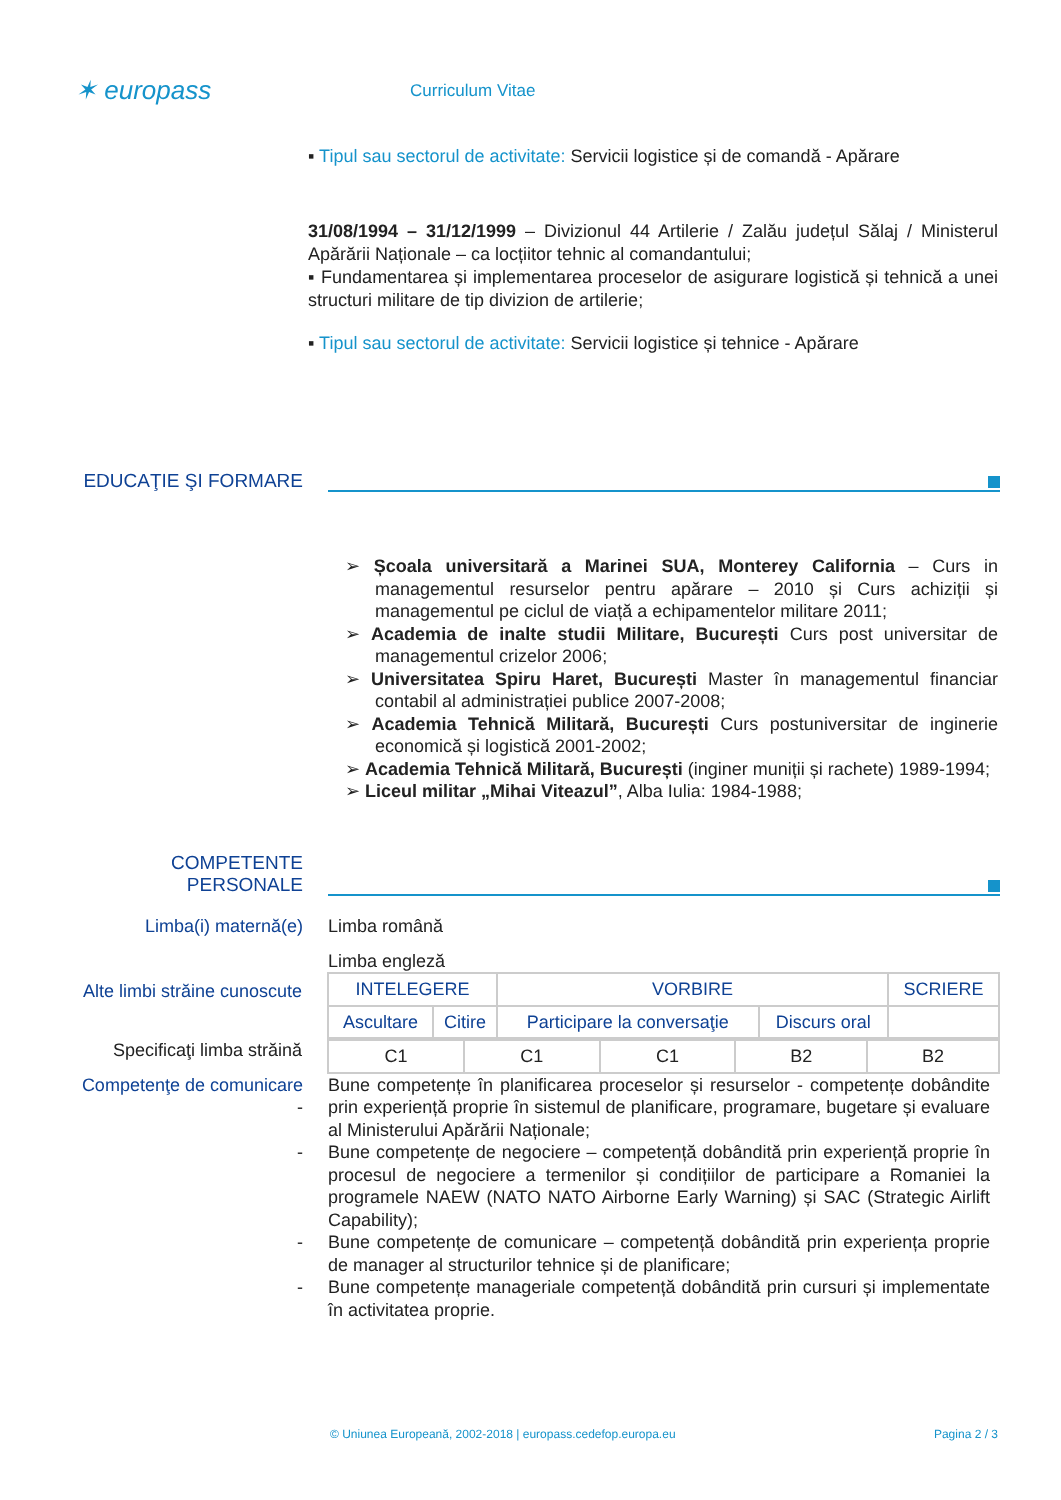✶ europass
Curriculum Vitae
▪ Tipul sau sectorul de activitate: Servicii logistice și de comandă - Apărare
31/08/1994 – 31/12/1999 – Divizionul 44 Artilerie / Zalău județul Sălaj / Ministerul Apărării Naționale – ca locțiitor tehnic al comandantului;
▪ Fundamentarea și implementarea proceselor de asigurare logistică și tehnică a unei structuri militare de tip divizion de artilerie;
▪ Tipul sau sectorul de activitate: Servicii logistice și tehnice - Apărare
EDUCAŢIE ŞI FORMARE
➢ Școala universitară a Marinei SUA, Monterey California – Curs in managementul resurselor pentru apărare – 2010 și Curs achiziții și managementul pe ciclul de viață a echipamentelor militare 2011;
➢ Academia de inalte studii Militare, București Curs post universitar de managementul crizelor 2006;
➢ Universitatea Spiru Haret, București Master în managementul financiar contabil al administrației publice 2007-2008;
➢ Academia Tehnică Militară, București Curs postuniversitar de inginerie economică și logistică 2001-2002;
➢ Academia Tehnică Militară, București (inginer muniții și rachete) 1989-1994;
➢ Liceul militar „Mihai Viteazul”, Alba Iulia: 1984-1988;
COMPETENTE PERSONALE
Limba(i) maternă(e) Limba română
Limba engleză
Alte limbi străine cunoscute
| INTELEGERE | | VORBIRE | | SCRIERE |
| Ascultare | Citire | Participare la conversaţie | Discurs oral | |
Specificaţi limba străină
| C1 | C1 | C1 | B2 | B2 |
Competenţe de comunicare -
Bune competențe în planificarea proceselor și resurselor - competențe dobândite prin experiență proprie în sistemul de planificare, programare, bugetare și evaluare al Ministerului Apărării Naționale;
- Bune competențe de negociere – competență dobândită prin experiență proprie în procesul de negociere a termenilor și condițiilor de participare a Romaniei la programele NAEW (NATO NATO Airborne Early Warning) și SAC (Strategic Airlift Capability);
- Bune competențe de comunicare – competență dobândită prin experiența proprie de manager al structurilor tehnice și de planificare;
- Bune competențe manageriale competență dobândită prin cursuri și implementate în activitatea proprie.
© Uniunea Europeană, 2002-2018 | europass.cedefop.europa.eu Pagina 2 / 3